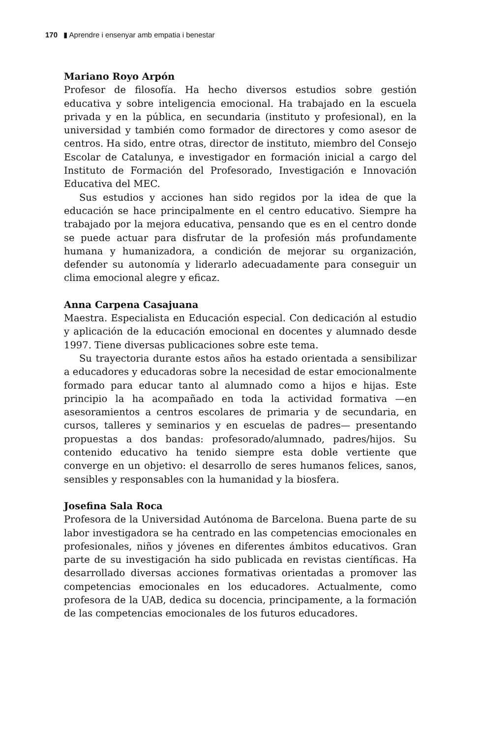170 ▮ Aprendre i ensenyar amb empatia i benestar
Mariano Royo Arpón
Profesor de filosofía. Ha hecho diversos estudios sobre gestión educativa y sobre inteligencia emocional. Ha trabajado en la escuela privada y en la pública, en secundaria (instituto y profesional), en la universidad y también como formador de directores y como asesor de centros. Ha sido, entre otras, director de instituto, miembro del Consejo Escolar de Catalunya, e investigador en formación inicial a cargo del Instituto de Formación del Profesorado, Investigación e Innovación Educativa del MEC.
Sus estudios y acciones han sido regidos por la idea de que la educación se hace principalmente en el centro educativo. Siempre ha trabajado por la mejora educativa, pensando que es en el centro donde se puede actuar para disfrutar de la profesión más profundamente humana y humanizadora, a condición de mejorar su organización, defender su autonomía y liderarlo adecuadamente para conseguir un clima emocional alegre y eficaz.
Anna Carpena Casajuana
Maestra. Especialista en Educación especial. Con dedicación al estudio y aplicación de la educación emocional en docentes y alumnado desde 1997. Tiene diversas publicaciones sobre este tema.
Su trayectoria durante estos años ha estado orientada a sensibilizar a educadores y educadoras sobre la necesidad de estar emocionalmente formado para educar tanto al alumnado como a hijos e hijas. Este principio la ha acompañado en toda la actividad formativa —en asesoramientos a centros escolares de primaria y de secundaria, en cursos, talleres y seminarios y en escuelas de padres— presentando propuestas a dos bandas: profesorado/alumnado, padres/hijos. Su contenido educativo ha tenido siempre esta doble vertiente que converge en un objetivo: el desarrollo de seres humanos felices, sanos, sensibles y responsables con la humanidad y la biosfera.
Josefina Sala Roca
Profesora de la Universidad Autónoma de Barcelona. Buena parte de su labor investigadora se ha centrado en las competencias emocionales en profesionales, niños y jóvenes en diferentes ámbitos educativos. Gran parte de su investigación ha sido publicada en revistas científicas. Ha desarrollado diversas acciones formativas orientadas a promover las competencias emocionales en los educadores. Actualmente, como profesora de la UAB, dedica su docencia, principamente, a la formación de las competencias emocionales de los futuros educadores.